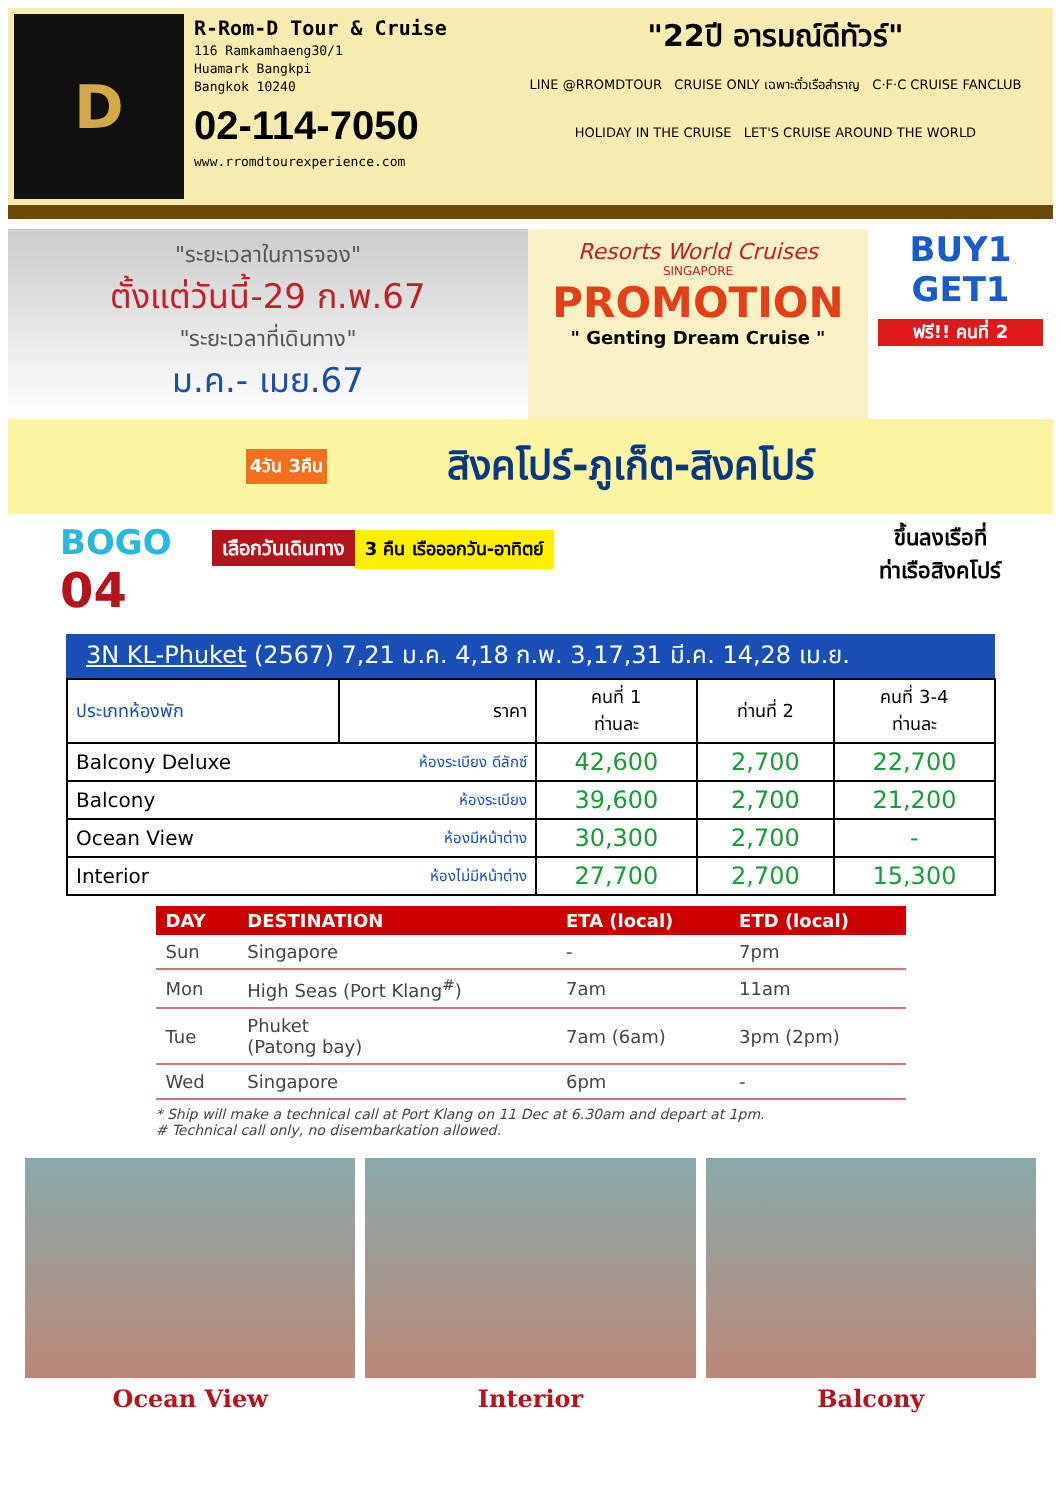D
R-Rom-D Tour & Cruise
116 Ramkamhaeng30/1
Huamark Bangkpi
Bangkok 10240
02-114-7050
www.rromdtourexperience.com
"22ปี อารมณ์ดีทัวร์"
LINE @RROMDTOUR CRUISE ONLY เฉพาะตั๋วเรือสำราญ C·F·C CRUISE FANCLUB
HOLIDAY IN THE CRUISE LET'S CRUISE AROUND THE WORLD
"ระยะเวลาในการจอง"
ตั้งแต่วันนี้-29 ก.พ.67
"ระยะเวลาที่เดินทาง"
ม.ค.- เมย.67
Resorts World Cruises
SINGAPORE
PROMOTION
" Genting Dream Cruise "
BUY1
GET1
ฟรี!! คนที่ 2
4วัน 3คืน สิงคโปร์-ภูเก็ต-สิงคโปร์
BOGO
04
เลือกวันเดินทาง
3 คืน เรือออกวัน-อาทิตย์
ขึ้นลงเรือที่
ท่าเรือสิงคโปร์
3N KL-Phuket (2567) 7,21 ม.ค. 4,18 ก.พ. 3,17,31 มี.ค. 14,28 เม.ย.
| ประเภทห้องพัก | ราคา | คนที่ 1 ท่านละ | ท่านที่ 2 | คนที่ 3-4 ท่านละ |
| --- | --- | --- | --- | --- |
| Balcony Deluxe | ห้องระเบียง ดีลักซ์ | 42,600 | 2,700 | 22,700 |
| Balcony | ห้องระเบียง | 39,600 | 2,700 | 21,200 |
| Ocean View | ห้องมีหน้าต่าง | 30,300 | 2,700 | - |
| Interior | ห้องไม่มีหน้าต่าง | 27,700 | 2,700 | 15,300 |
| DAY | DESTINATION | ETA (local) | ETD (local) |
| --- | --- | --- | --- |
| Sun | Singapore | - | 7pm |
| Mon | High Seas (Port Klang<sup>#</sup>) | 7am | 11am |
| Tue | Phuket (Patong bay) | 7am (6am) | 3pm (2pm) |
| Wed | Singapore | 6pm | - |
* Ship will make a technical call at Port Klang on 11 Dec at 6.30am and depart at 1pm.
# Technical call only, no disembarkation allowed.
Ocean View Interior Balcony